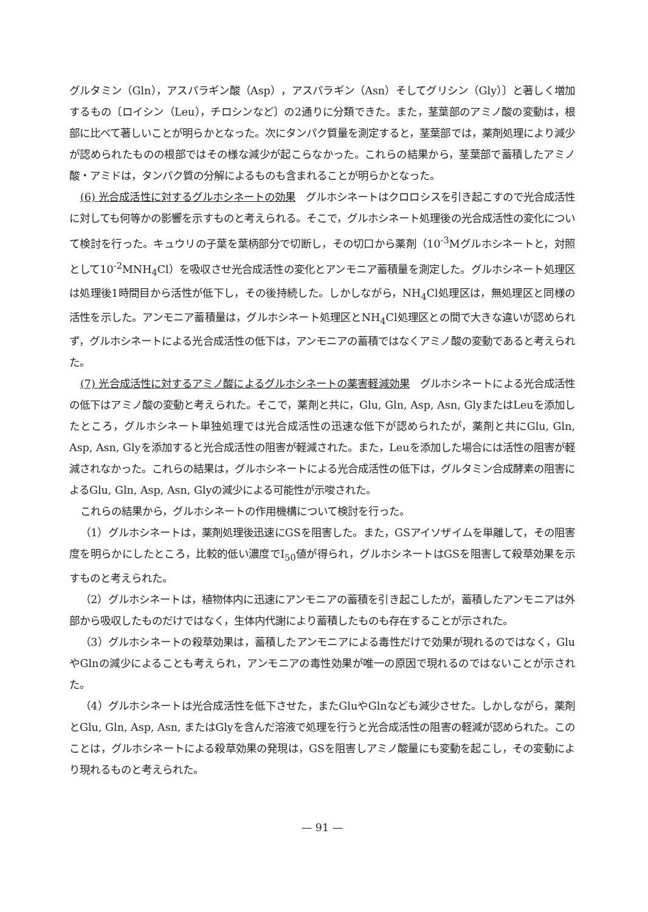グルタミン（Gln），アスパラギン酸（Asp），アスパラギン（Asn）そしてグリシン（Gly）〕と著しく増加するもの〔ロイシン（Leu），チロシンなど〕の2通りに分類できた。また，茎葉部のアミノ酸の変動は，根部に比べて著しいことが明らかとなった。次にタンパク質量を測定すると，茎葉部では，薬剤処理により減少が認められたものの根部ではその様な減少が起こらなかった。これらの結果から，茎葉部で蓄積したアミノ酸・アミドは，タンパク質の分解によるものも含まれることが明らかとなった。
(6) 光合成活性に対するグルホシネートの効果　グルホシネートはクロロシスを引き起こすので光合成活性に対しても何等かの影響を示すものと考えられる。そこで，グルホシネート処理後の光合成活性の変化について検討を行った。キュウリの子葉を葉柄部分で切断し，その切口から薬剤（10<sup>-3</sup>Mグルホシネートと，対照として10<sup>-2</sup>MNH<sub>4</sub>Cl）を吸収させ光合成活性の変化とアンモニア蓄積量を測定した。グルホシネート処理区は処理後1時間目から活性が低下し，その後持続した。しかしながら，NH<sub>4</sub>Cl処理区は，無処理区と同様の活性を示した。アンモニア蓄積量は，グルホシネート処理区とNH<sub>4</sub>Cl処理区との間で大きな違いが認められず，グルホシネートによる光合成活性の低下は，アンモニアの蓄積ではなくアミノ酸の変動であると考えられた。
(7) 光合成活性に対するアミノ酸によるグルホシネートの薬害軽減効果　グルホシネートによる光合成活性の低下はアミノ酸の変動と考えられた。そこで，薬剤と共に，Glu, Gln, Asp, Asn, GlyまたはLeuを添加したところ，グルホシネート単独処理では光合成活性の迅速な低下が認められたが，薬剤と共にGlu, Gln, Asp, Asn, Glyを添加すると光合成活性の阻害が軽減された。また，Leuを添加した場合には活性の阻害が軽減されなかった。これらの結果は，グルホシネートによる光合成活性の低下は，グルタミン合成酵素の阻害によるGlu, Gln, Asp, Asn, Glyの減少による可能性が示唆された。
これらの結果から，グルホシネートの作用機構について検討を行った。
（1）グルホシネートは，薬剤処理後迅速にGSを阻害した。また，GSアイソザイムを単離して，その阻害度を明らかにしたところ，比較的低い濃度でI<sub>50</sub>値が得られ，グルホシネートはGSを阻害して殺草効果を示すものと考えられた。
（2）グルホシネートは，植物体内に迅速にアンモニアの蓄積を引き起こしたが，蓄積したアンモニアは外部から吸収したものだけではなく，生体内代謝により蓄積したものも存在することが示された。
（3）グルホシネートの殺草効果は，蓄積したアンモニアによる毒性だけで効果が現れるのではなく，GluやGlnの減少によることも考えられ，アンモニアの毒性効果が唯一の原因で現れるのではないことが示された。
（4）グルホシネートは光合成活性を低下させた，またGluやGlnなども減少させた。しかしながら，薬剤とGlu, Gln, Asp, Asn, またはGlyを含んだ溶液で処理を行うと光合成活性の阻害の軽減が認められた。このことは，グルホシネートによる殺草効果の発現は，GSを阻害しアミノ酸量にも変動を起こし，その変動により現れるものと考えられた。
— 91 —